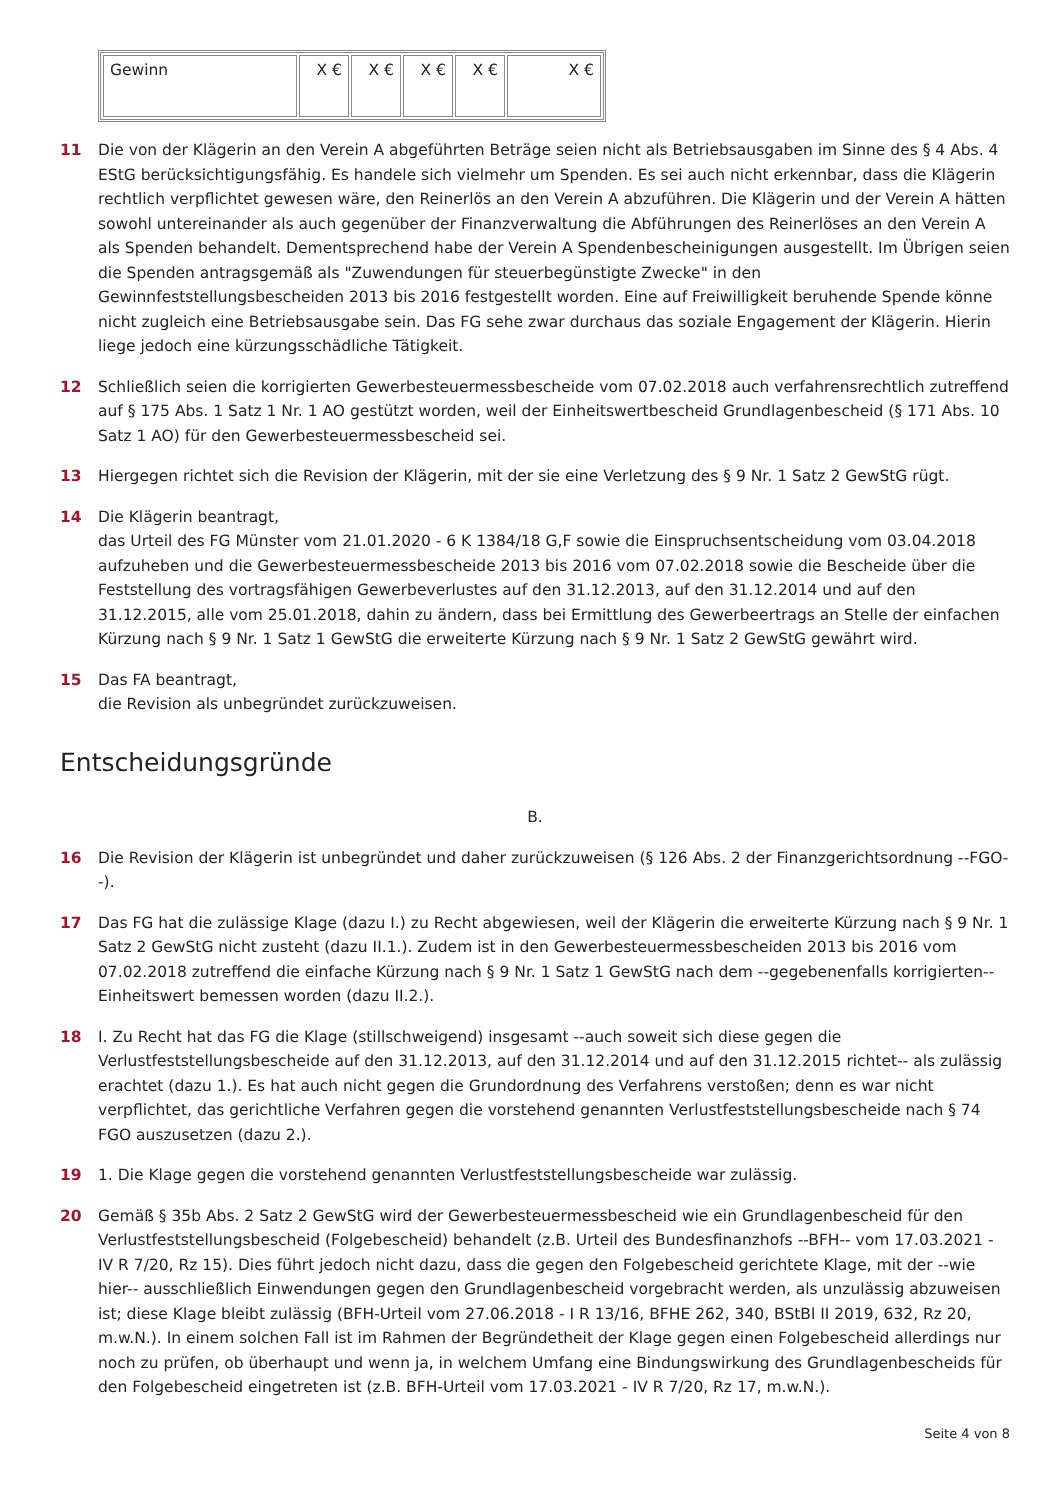| Gewinn | X € | X € | X € | X € | X € |
11 Die von der Klägerin an den Verein A abgeführten Beträge seien nicht als Betriebsausgaben im Sinne des § 4 Abs. 4 EStG berücksichtigungsfähig. Es handele sich vielmehr um Spenden. Es sei auch nicht erkennbar, dass die Klägerin rechtlich verpflichtet gewesen wäre, den Reinerlös an den Verein A abzuführen. Die Klägerin und der Verein A hätten sowohl untereinander als auch gegenüber der Finanzverwaltung die Abführungen des Reinerlöses an den Verein A als Spenden behandelt. Dementsprechend habe der Verein A Spendenbescheinigungen ausgestellt. Im Übrigen seien die Spenden antragsgemäß als "Zuwendungen für steuerbegünstigte Zwecke" in den Gewinnfeststellungsbescheiden 2013 bis 2016 festgestellt worden. Eine auf Freiwilligkeit beruhende Spende könne nicht zugleich eine Betriebsausgabe sein. Das FG sehe zwar durchaus das soziale Engagement der Klägerin. Hierin liege jedoch eine kürzungsschädliche Tätigkeit.
12 Schließlich seien die korrigierten Gewerbesteuermessbescheide vom 07.02.2018 auch verfahrensrechtlich zutreffend auf § 175 Abs. 1 Satz 1 Nr. 1 AO gestützt worden, weil der Einheitswertbescheid Grundlagenbescheid (§ 171 Abs. 10 Satz 1 AO) für den Gewerbesteuermessbescheid sei.
13 Hiergegen richtet sich die Revision der Klägerin, mit der sie eine Verletzung des § 9 Nr. 1 Satz 2 GewStG rügt.
14 Die Klägerin beantragt,
das Urteil des FG Münster vom 21.01.2020 - 6 K 1384/18 G,F sowie die Einspruchsentscheidung vom 03.04.2018 aufzuheben und die Gewerbesteuermessbescheide 2013 bis 2016 vom 07.02.2018 sowie die Bescheide über die Feststellung des vortragsfähigen Gewerbeverlustes auf den 31.12.2013, auf den 31.12.2014 und auf den 31.12.2015, alle vom 25.01.2018, dahin zu ändern, dass bei Ermittlung des Gewerbeertrags an Stelle der einfachen Kürzung nach § 9 Nr. 1 Satz 1 GewStG die erweiterte Kürzung nach § 9 Nr. 1 Satz 2 GewStG gewährt wird.
15 Das FA beantragt,
die Revision als unbegründet zurückzuweisen.
Entscheidungsgründe
B.
16 Die Revision der Klägerin ist unbegründet und daher zurückzuweisen (§ 126 Abs. 2 der Finanzgerichtsordnung --FGO--).
17 Das FG hat die zulässige Klage (dazu I.) zu Recht abgewiesen, weil der Klägerin die erweiterte Kürzung nach § 9 Nr. 1 Satz 2 GewStG nicht zusteht (dazu II.1.). Zudem ist in den Gewerbesteuermessbescheiden 2013 bis 2016 vom 07.02.2018 zutreffend die einfache Kürzung nach § 9 Nr. 1 Satz 1 GewStG nach dem --gegebenenfalls korrigierten-- Einheitswert bemessen worden (dazu II.2.).
18 I. Zu Recht hat das FG die Klage (stillschweigend) insgesamt --auch soweit sich diese gegen die Verlustfeststellungsbescheide auf den 31.12.2013, auf den 31.12.2014 und auf den 31.12.2015 richtet-- als zulässig erachtet (dazu 1.). Es hat auch nicht gegen die Grundordnung des Verfahrens verstoßen; denn es war nicht verpflichtet, das gerichtliche Verfahren gegen die vorstehend genannten Verlustfeststellungsbescheide nach § 74 FGO auszusetzen (dazu 2.).
19 1. Die Klage gegen die vorstehend genannten Verlustfeststellungsbescheide war zulässig.
20 Gemäß § 35b Abs. 2 Satz 2 GewStG wird der Gewerbesteuermessbescheid wie ein Grundlagenbescheid für den Verlustfeststellungsbescheid (Folgebescheid) behandelt (z.B. Urteil des Bundesfinanzhofs --BFH-- vom 17.03.2021 - IV R 7/20, Rz 15). Dies führt jedoch nicht dazu, dass die gegen den Folgebescheid gerichtete Klage, mit der --wie hier-- ausschließlich Einwendungen gegen den Grundlagenbescheid vorgebracht werden, als unzulässig abzuweisen ist; diese Klage bleibt zulässig (BFH-Urteil vom 27.06.2018 - I R 13/16, BFHE 262, 340, BStBl II 2019, 632, Rz 20, m.w.N.). In einem solchen Fall ist im Rahmen der Begründetheit der Klage gegen einen Folgebescheid allerdings nur noch zu prüfen, ob überhaupt und wenn ja, in welchem Umfang eine Bindungswirkung des Grundlagenbescheids für den Folgebescheid eingetreten ist (z.B. BFH-Urteil vom 17.03.2021 - IV R 7/20, Rz 17, m.w.N.).
Seite 4 von 8